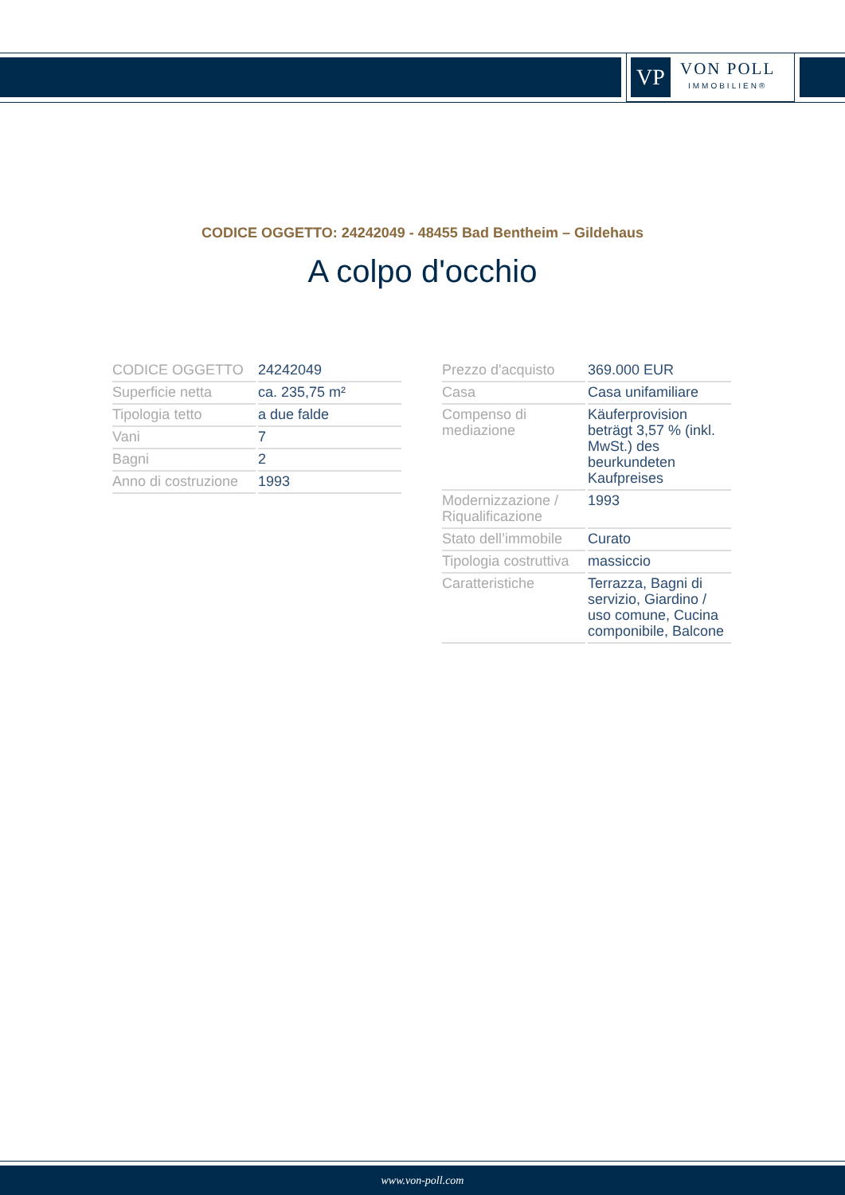VP
VON POLL
IMMOBILIEN®
CODICE OGGETTO: 24242049 - 48455 Bad Bentheim – Gildehaus
A colpo d'occhio
| CODICE OGGETTO | 24242049 |
| Superficie netta | ca. 235,75 m² |
| Tipologia tetto | a due falde |
| Vani | 7 |
| Bagni | 2 |
| Anno di costruzione | 1993 |
| Prezzo d'acquisto | 369.000 EUR |
| Casa | Casa unifamiliare |
| Compenso di mediazione | Käuferprovision beträgt 3,57 % (inkl. MwSt.) des beurkundeten Kaufpreises |
| Modernizzazione / Riqualificazione | 1993 |
| Stato dell’immobile | Curato |
| Tipologia costruttiva | massiccio |
| Caratteristiche | Terrazza, Bagni di servizio, Giardino / uso comune, Cucina componibile, Balcone |
www.von-poll.com